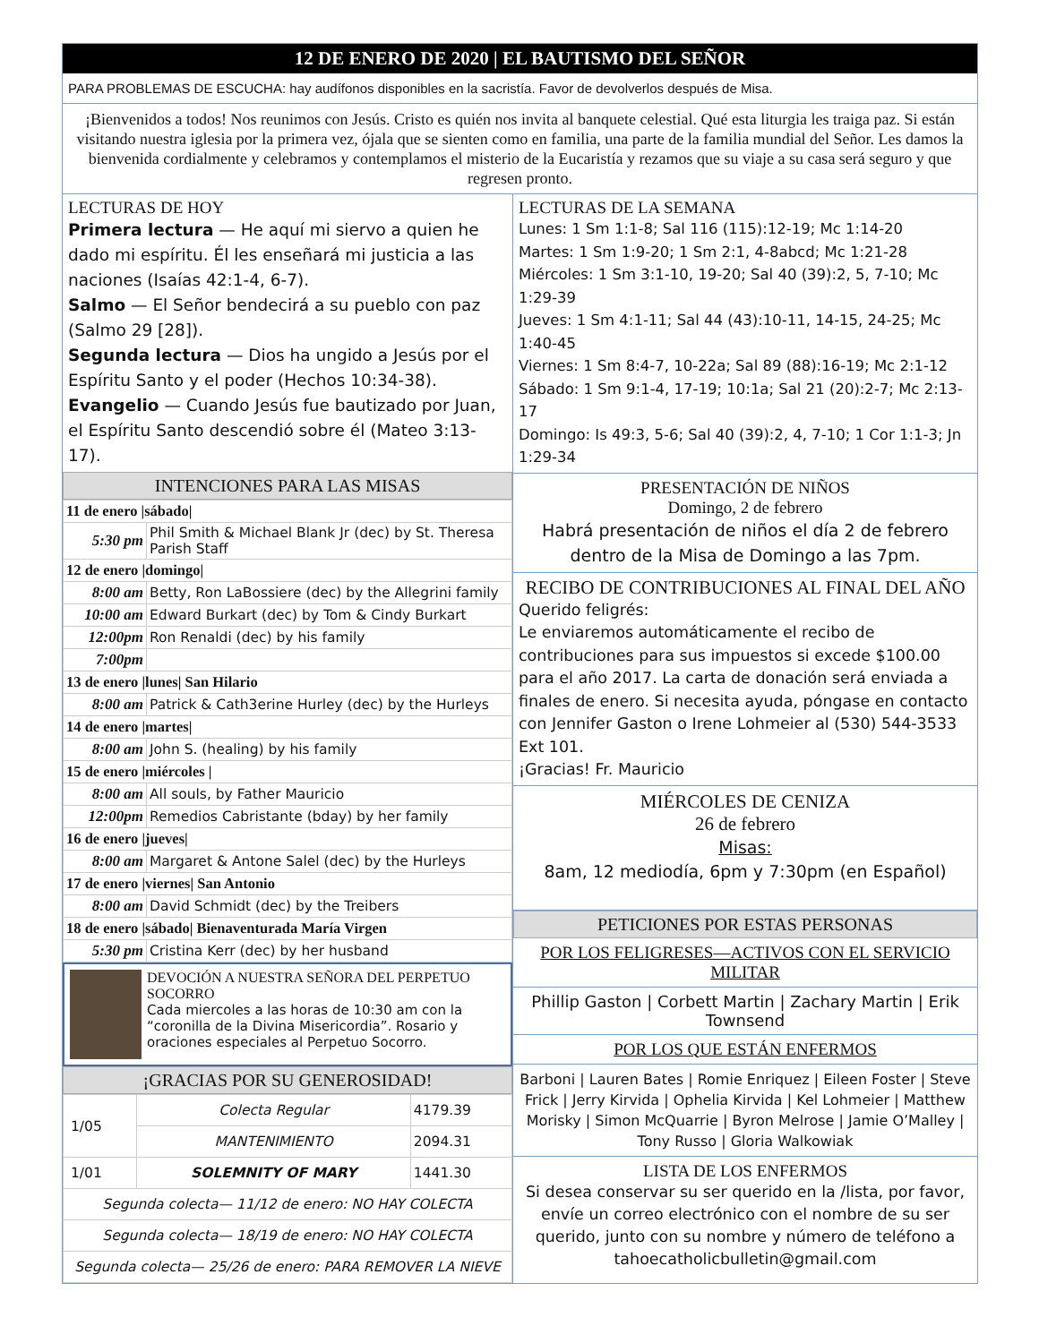12 DE ENERO DE 2020 | EL BAUTISMO DEL SEÑOR
PARA PROBLEMAS DE ESCUCHA: hay audífonos disponibles en la sacristía. Favor de devolverlos después de Misa.
¡Bienvenidos a todos! Nos reunimos con Jesús. Cristo es quién nos invita al banquete celestial. Qué esta liturgia les traiga paz. Si están visitando nuestra iglesia por la primera vez, ójala que se sienten como en familia, una parte de la familia mundial del Señor. Les damos la bienvenida cordialmente y celebramos y contemplamos el misterio de la Eucaristía y rezamos que su viaje a su casa será seguro y que regresen pronto.
LECTURAS DE HOY
Primera lectura — He aquí mi siervo a quien he dado mi espíritu. Él les enseñará mi justicia a las naciones (Isaías 42:1-4, 6-7).
Salmo — El Señor bendecirá a su pueblo con paz (Salmo 29 [28]).
Segunda lectura — Dios ha ungido a Jesús por el Espíritu Santo y el poder (Hechos 10:34-38).
Evangelio — Cuando Jesús fue bautizado por Juan, el Espíritu Santo descendió sobre él (Mateo 3:13-17).
INTENCIONES PARA LAS MISAS
| 11 de enero /sábado/ | |
| 5:30 pm | Phil Smith & Michael Blank Jr (dec) by St. Theresa Parish Staff |
| 12 de enero /domingo/ | |
| 8:00 am | Betty, Ron LaBossiere (dec) by the Allegrini family |
| 10:00 am | Edward Burkart (dec) by Tom & Cindy Burkart |
| 12:00pm | Ron Renaldi (dec) by his family |
| 7:00pm | |
| 13 de enero /lunes/ San Hilario | |
| 8:00 am | Patrick & Cath3erine Hurley (dec) by the Hurleys |
| 14 de enero /martes/ | |
| 8:00 am | John S. (healing) by his family |
| 15 de enero /miércoles / | |
| 8:00 am | All souls, by Father Mauricio |
| 12:00pm | Remedios Cabristante (bday) by her family |
| 16 de enero /jueves/ | |
| 8:00 am | Margaret & Antone Salel (dec) by the Hurleys |
| 17 de enero /viernes/ San Antonio | |
| 8:00 am | David Schmidt (dec) by the Treibers |
| 18 de enero /sábado/ Bienaventurada María Virgen | |
| 5:30 pm | Cristina Kerr (dec) by her husband |
DEVOCIÓN A NUESTRA SEÑORA DEL PERPETUO SOCORRO
Cada miercoles a las horas de 10:30 am con la “coronilla de la Divina Misericordia”. Rosario y oraciones especiales al Perpetuo Socorro.
¡GRACIAS POR SU GENEROSIDAD!
| 1/05 | Colecta Regular | 4179.39 |
| | MANTENIMIENTO | 2094.31 |
| 1/01 | SOLEMNITY OF MARY | 1441.30 |
| Segunda colecta— 11/12 de enero: NO HAY COLECTA | | |
| Segunda colecta— 18/19 de enero: NO HAY COLECTA | | |
| Segunda colecta— 25/26 de enero: PARA REMOVER LA NIEVE | | |
LECTURAS DE LA SEMANA
Lunes: 1 Sm 1:1-8; Sal 116 (115):12-19; Mc 1:14-20
Martes: 1 Sm 1:9-20; 1 Sm 2:1, 4-8abcd; Mc 1:21-28
Miércoles: 1 Sm 3:1-10, 19-20; Sal 40 (39):2, 5, 7-10; Mc 1:29-39
Jueves: 1 Sm 4:1-11; Sal 44 (43):10-11, 14-15, 24-25; Mc 1:40-45
Viernes: 1 Sm 8:4-7, 10-22a; Sal 89 (88):16-19; Mc 2:1-12
Sábado: 1 Sm 9:1-4, 17-19; 10:1a; Sal 21 (20):2-7; Mc 2:13-17
Domingo: Is 49:3, 5-6; Sal 40 (39):2, 4, 7-10; 1 Cor 1:1-3; Jn 1:29-34
PRESENTACIÓN DE NIÑOS
Domingo, 2 de febrero
Habrá presentación de niños el día 2 de febrero dentro de la Misa de Domingo a las 7pm.
RECIBO DE CONTRIBUCIONES AL FINAL DEL AÑO
Querido feligrés:
Le enviaremos automáticamente el recibo de contribuciones para sus impuestos si excede $100.00 para el año 2017. La carta de donación será enviada a finales de enero. Si necesita ayuda, póngase en contacto con Jennifer Gaston o Irene Lohmeier al (530) 544-3533 Ext 101.
¡Gracias! Fr. Mauricio
MIÉRCOLES DE CENIZA
26 de febrero
Misas:
8am, 12 mediodía, 6pm y 7:30pm (en Español)
PETICIONES POR ESTAS PERSONAS
POR LOS FELIGRESES—ACTIVOS CON EL SERVICIO MILITAR
Phillip Gaston | Corbett Martin | Zachary Martin | Erik Townsend
POR LOS QUE ESTÁN ENFERMOS
Barboni | Lauren Bates | Romie Enriquez | Eileen Foster | Steve Frick | Jerry Kirvida | Ophelia Kirvida | Kel Lohmeier | Matthew Morisky | Simon McQuarrie | Byron Melrose | Jamie O’Malley | Tony Russo | Gloria Walkowiak
LISTA DE LOS ENFERMOS
Si desea conservar su ser querido en la /lista, por favor, envíe un correo electrónico con el nombre de su ser querido, junto con su nombre y número de teléfono a tahoecatholicbulletin@gmail.com